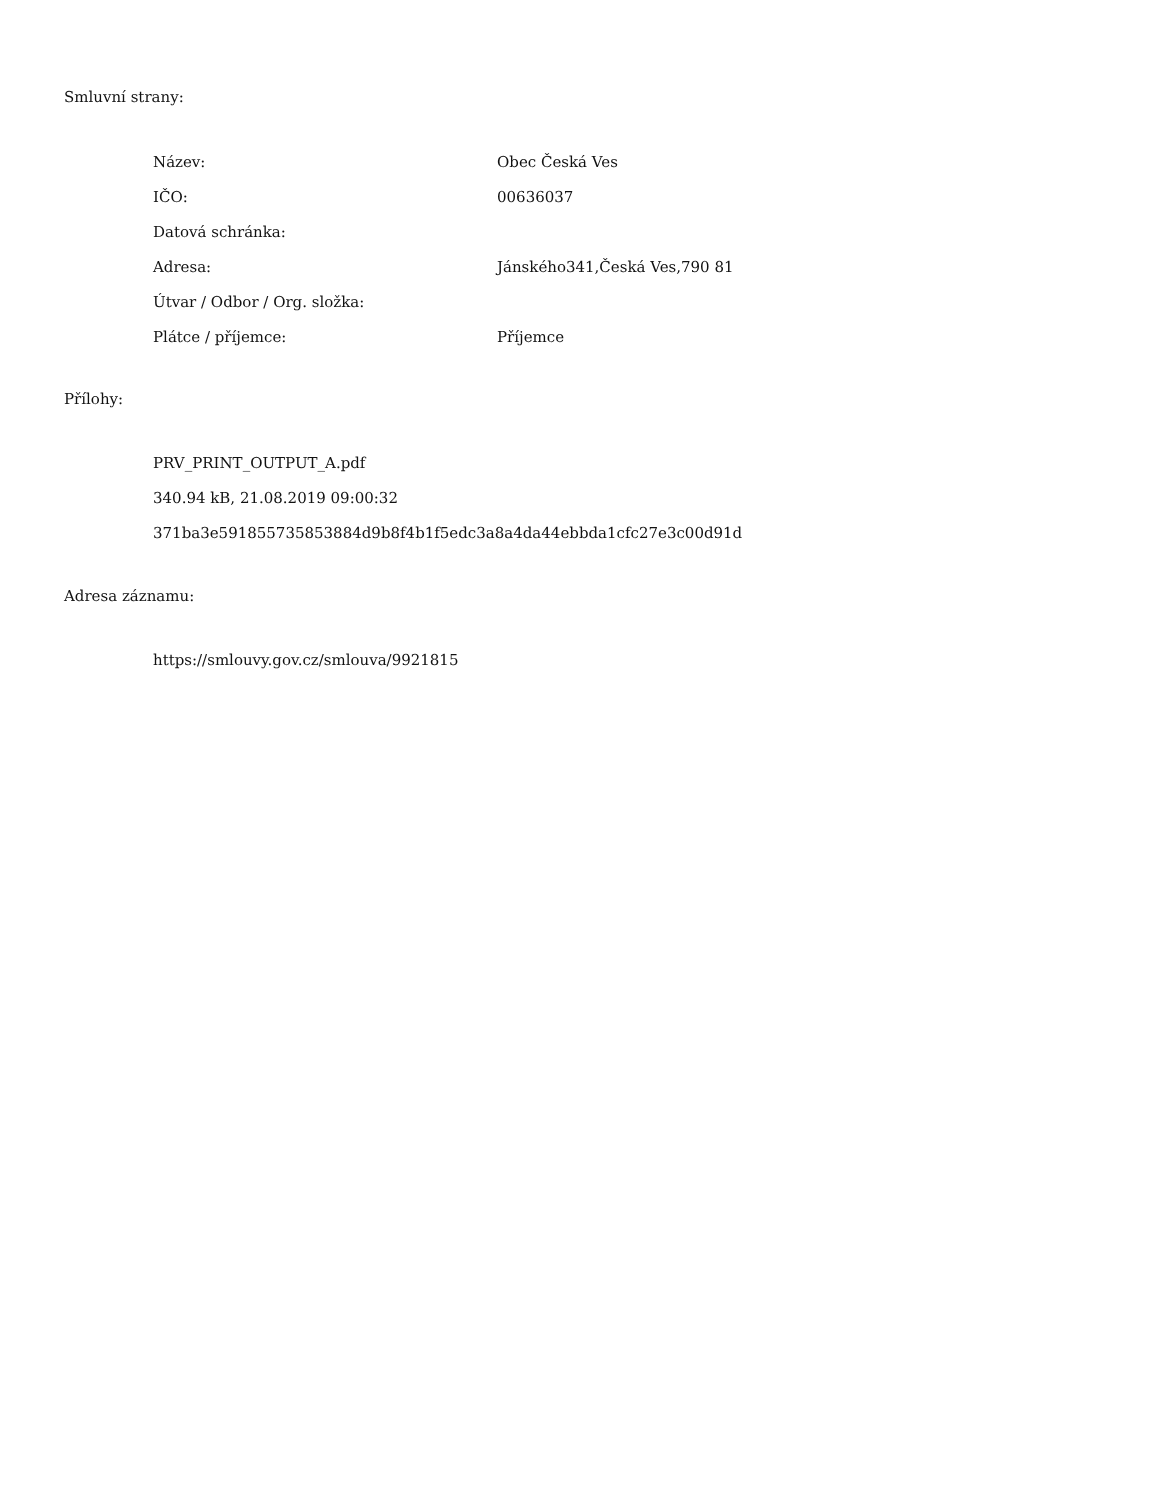Smluvní strany:
| Název: | Obec Česká Ves |
| IČO: | 00636037 |
| Datová schránka: | |
| Adresa: | Jánského341,Česká Ves,790 81 |
| Útvar / Odbor / Org. složka: | |
| Plátce / příjemce: | Příjemce |
Přílohy:
PRV_PRINT_OUTPUT_A.pdf
340.94 kB, 21.08.2019 09:00:32
371ba3e591855735853884d9b8f4b1f5edc3a8a4da44ebbda1cfc27e3c00d91d
Adresa záznamu:
https://smlouvy.gov.cz/smlouva/9921815